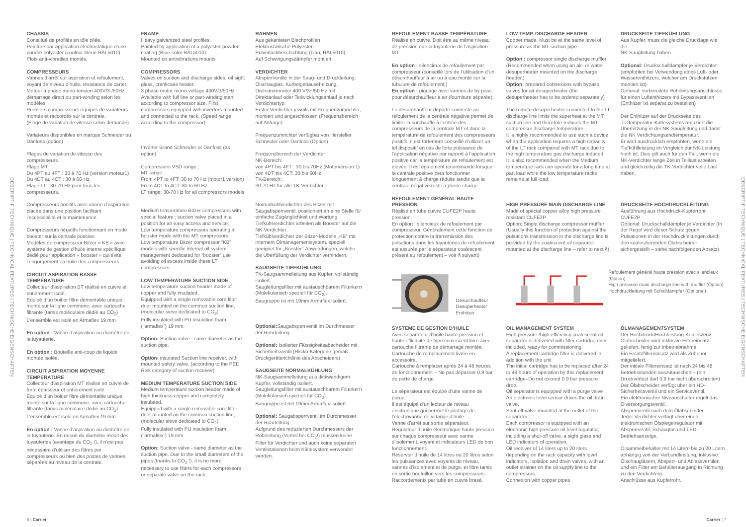DESCRIPTIF TECHNIQUE | TECHNICAL FEATURES | TECHNISCHE EIGENSCHAFTEN
CHASSIS
Constitué de profilés en tôle pliée.
Peinture par application électrostatique d’une poudre polyester (couleur bleue RAL5010).
Plots anti-vibratiles montés.
COMPRESSEURS
Vannes d’arrêt sur aspiration et refoulement, voyant de niveau d’huile, résistance de carter.
Moteur triphasé mono-tension 400V/3-/50Hz démarrage direct ou part-winding selon les modèles.
Premiers compresseurs équipés de variateurs montés et raccordés sur la centrale.
(Plage de variation de vitesse selon demande)
Variateurs disponibles en marque Schneider ou Danfoss (option)
Plages de variation de vitesse des compresseurs
Plage MT :
Du 4PT au 4FT : 30 à 70 Hz (version moteur1)
Du 4DT au 4CT : 30 à 60 Hz
Plage LT : 30-70 Hz pour tous les compresseurs.
Compresseurs positifs avec vanne d’aspiration placée dans une position facilitant l’accessibilité et la maintenance.
Compresseurs négatifs fonctionnant en mode booster sur la centrale positive.
Modèles de compresseur Bitzer « KB » avec système de gestion d’huile interne spécifique dédié pour application « booster » qui évite l’engorgement en huile des compresseurs.
CIRCUIT ASPIRATION BASSE TEMPÉRATURE
Collecteur d’aspiration BT réalisé en cuivre et entièrement isolé.
Equipé d’un boitier filtre démontable unique monté sur la ligne commune, avec cartouche filtrante (tamis moléculaire dédié au CO<sub>2</sub>)
L’ensemble est isolé en Armaflex 19 mm.
En option : Vanne d’aspiration au diamètre de la tuyauterie.
En option : Bouteille anti-coup de liquide montée isolée.
CIRCUIT ASPIRATION MOYENNE TEMPERATURE
Collecteur d’aspiration MT réalisé en cuivre de forte épaisseur et entièrement isolé
Equipé d’un boitier filtre démontable unique monté sur la ligne commune, avec cartouche filtrante (tamis moléculaire dédié au CO<sub>2</sub>)
L’ensemble est isolé en Armaflex 19 mm.
En option : Vanne d’aspiration au diamètre de la tuyauterie. En raison du diamètre réduit des tuyauteries (avantage du CO<sub>2</sub> !), il n’est pas nécessaire d’utiliser des filtres par compresseurs ou bien des postes de vannes séparées au niveau de la centrale.
FRAME
Heavy galvanized steel profiles.
Painted by application of a polyester powder coating (Blue color RAL5010)
Mounted on antivibrations mounts
COMPRESSORS
Valves on suction and discharge sides, oil sight glass, crankcase heater.
3 phase motor mono-voltage 400V/3/50Hz Available with full line or part-winding start according to compressor size. First compressors equipped with inverters mounted and connected to the rack. (Speed range according to the compressor)
Inverter Brand Schneider or Danfoss (as option)
Compressors VSD range :
MT range:
From 4PT to 4FT: 30 to 70 Hz (motor1 version)
From 4DT to 4CT: 30 to 60 Hz
LT range: 30-70 Hz for all compressors models
Medium temperature Bitzer compressors with special feature : suction valve placed in a position for an easy access and service.
Low temperature compressors operating in booster mode with the MT compressors.
Low temperature Bitzer compressor “KB” models with specific internal oil system management dedicated for “booster” use avoiding oil excess inside these LT compressors
LOW TEMPERATURE SUCTION SIDE
Low temperature suction header made of copper and fully insulated.
Equipped with a single removable core filter drier mounted on the common suction line, (molecular sieve dedicated to CO<sub>2</sub>)
Fully insulated with PU insulation foam (“armaflex”) 19 mm.
Option: Suction valve - same diameter as the suction pipe.
Option: insulated Suction line receiver, with mounted safety valve. (according to the PED Risk category of suction receiver)
MEDIUM TEMPERATURE SUCTION SIDE
Medium temperature suction header made of high thickness copper and completely insulated.
Equipped with a single removable core filter drier mounted on the common suction line, (molecular sieve dedicated to CO<sub>2</sub>)
Fully insulated with PU insulation foam (“armaflex”) 19 mm.
Option: Suction valve - same diameter as the suction pipe. Due to the small diameters of the pipes (thanks to CO<sub>2</sub> !), it is no more necessary to use filters for each compressors or separate valve on the rack
RAHMEN
Aus gekanteten Blechprofilen
Elektrostatische Polyester-Pulverlackbeschichtung (blau, RAL5010)
Auf Schwingungsdämpfer montiert
VERDICHTER
Absperrventile in der Saug- und Druckleitung,
Ölschauglas, Kurbelgehäuseheizung.
Drehstrommotor 400 V/3~/50 Hz mit Direktanlauf oder Teilwicklungsanlauf je nach Verdichtertyp.
Erster Verdichter jeweils mit Frequenzumrichter, montiert und angeschlossen (Frequenzbereich auf Anfrage)
Frequenzumrichter verfügbar von Hersteller Schneider oder Danfoss (Option)
Frequenzbereich der Verdichter
NK-Bereich:
von 4PT bis 4FT : 30 bis 70Hz (Motorversion 1)
von 4DT bis 4CT: 30 bis 60Hz
TK-Bereich:
30-70 Hz für alle TK-Verdichter
Normalkühlverdichter des Bitzer mit Saugabsperrventil, positioniert an eine Stelle für einfache Zugänglichkeit und Wartung.
Tiefkühlverdichter arbeiten als Booster auf die NK-Verdichter.
Tiefkühlverdichter der Bitzer-Modelle „KB“ mit internem Ölmanagementsystem, speziell geeignet für „Booster“-Anwendungen, welche die Überfüllung der Verdichter verhindern.
SAUGSEITE TIEFKÜHLUNG
TK-Saugsammelleitung aus Kupfer, vollständig isoliert.
Saugleitungsfilter mit austauschbarem Filterkern (Molekularsieb speziell für CO<sub>2</sub>).
Baugruppe ist mit 19mm Armaflex isoliert.
Optional: Saugabsperrventil im Durchmesser der Rohrleitung
Optional: Isolierter Flüssigkeitsabscheider mit Sicherheitsventil (Risiko-Kategorie gemäß Druckgeräterichtlinie des Abscheiders)
SAUGSEITE NORMALKÜHLUNG
NK-Saugsammelleitung aus dickwandigem Kupfer, vollständig isoliert.
Saugleitungsfilter mit austauschbarem Filterkern (Molekularsieb speziell für CO<sub>2</sub>).
Baugruppe ist mit 19mm Armaflex isoliert.
Optional: Saugabsperrventil im Durchmesser der Rohrleitung
Aufgrund des reduzierten Durchmessers der Rohrleitung (Vorteil bei CO<sub>2</sub>!) müssen keine Filter für Verdichter und auch keine separaten Ventilstationen beim Kältesystem verwendet werden.
REFOULEMENT BASSE TEMPÉRATURE
Réalisé en cuivre. Doit être au même niveau de pression que la tuyauterie de l’aspiration MT
En option : silencieux de refoulement par compresseur (conseillé lors de l’utilisation d’un désurchauffeur à air ou à eau monté sur la tubulure de refoulement.)
En option : piquage avec vannes de by pass pour désurchauffeur à air (fourniture séparée).
Le désurchauffeur déporté connecté au refoulement de la centrale négative permet de limiter la surchauffe à l’entrée des compresseurs de la centrale MT et donc la température de refoulement des compresseurs positifs. Il est fortement conseillé d’utiliser un tel dispositif en cas de forte puissance de l’application négative par rapport à l’application positive car la température de refoulement est élevée. Il est également recommandé lorsque la centrale positive peut fonctionner longuement à charge réduite tandis que la centrale négative reste à pleine charge.
LOW TEMP. DISCHARGE HEADER
Copper made. Must be at the same level of pressure as the MT suction pipe
Option : compressor single discharge muffler (Recommended when using an air- or water desuperheater mounted on the discharge header.)
Option: prepared connexions with bypass valves for air desuperheater (the desuperheater has to be ordered separately)
The remote desuperheater connected to the LT discharge line limits the superheat at the MT suction line and therefore reduces the MT compressor discharge temperature.
It is highly recommended to use such a device when the application requires a high capacity of the LT rack compared with MT rack due to the high temperature gas discharge induced.
It is also recommended when the Medium temperature rack can operate for a long time at part load while the low temperature racks remains at full load.
DRUCKSEITE TIEFKÜHLUNG
Aus Kupfer, muss die gleiche Drucklage wie die
NK-Saugleitung haben.
Optional: Druckschalldämpfer je Verdichter (empfohlen bei Verwendung eines Luft- oder Wasserenthitzers, welcher am Druckstutzen montiert ist)
Optional: vorbereitete Rohrleitungsanschlüsse für einen Luftenthitzers mit Bypassventilen (Enthitzer ist separat zu bestellen)
Der Enthitzer auf der Druckseite des Tieftemperatur-Kältesystems reduziert die Überhitzung in der NK-Saugleitung und damit die NK Verdichtungsendtemperatur.
Er wird ausdrücklich empfohlen, wenn die Tiefkühlleistung im Vergleich zur NK-Leistung hoch ist. Dies gilt auch für den Fall, wenn die NK-Verdichter lange Zeit in Teillast arbeiten und gleichzeitig die TK-Verdichter volle Last haben.
REFOULEMENT GÉNÉRAL HAUTE PRESSION
Réalisé en tube cuivre CUFE2P haute pression.
En option : silencieux de refoulement par compresseur. Généralement cette fonction de protection contre la transmission des pulsations dans les tuyauteries de refoulement est assurée par le séparateur coalescent présent au refoulement – voir § suivant)
HIGH PRESSURE MAIN DISCHARGE LINE
Made of special copper alloy high pressure resistant CUFE2P
Option: Single discharge compressor muffler
(Usually this function of protection against the pulsations transmission in the discharge line is provided by the coalescent oil separator mounted at the discharge line – refer to next §)
DRUCKSEITE HOCHDRUCKLEITUNG
Ausführung aus Hochdruck-Kupferrohr CUFE2P
Optional: Druckschalldämpfer je Verdichter (In der Regel wird dieser Schutz gegen Pulsationen in der Hochdruckleitungen durch den koaleszierenden Ölabscheider sichergestellt – siehe nachfolgenden Absatz)
Désurchauffeur
Desuperheater
Enthitzer
Refoulement général haute pression avec silencieux (Option)
High pressure main discharge line with muffler (Option)
Hochdruckleitung mit Schalldämpfer (Optional)
SYSTEME DE GESTION D’HUILE
Avec séparateur d’huile haute pression et haute efficacité de type coalescent livré avec cartouche filtrante de démarrage montée.
Cartouche de remplacement livrée en accessoire.
Cartouche à remplacer après 24 à 48 heures de fonctionnement – Ne pas dépasser 0.9 bar de perte de charge.
Le séparateur est équipé d’une vanne de purge.
Il est équipé d’un lecteur de niveau électronique qui permet le pilotage de l’électrovanne de vidange d’huile.
Vanne d’arrêt sur sortie séparateur.
Régulateur d’huile électronique haute pression sur chaque compresseur avec vanne d’isolement, voyant et indicateurs LED de bon fonctionnement.
Réservoir d’huile de 14 litres ou 20 litres selon les puissances avec voyants de niveau, vannes d’isolement et de purge, et filtre tamis en sortie bouteillon vers les compresseurs.
Raccordements par tube en cuivre brasé.
OIL MANAGEMENT SYSTEM
High pressure /high efficiency coalescent oil separator is delivered with filter cartridge drier included, ready for commissioning.
A replacement cartridge filter is delivered in addition with the unit
The initial cartridge has to be replaced after 24 to 48 hours of operation by this replacement cartridge–Do not exceed 0.9 bar pressure drop.
Oil separator is equipped with a purge valve
An electronic level sensor drives the oil drain valve.
Shut off valve mounted at the outlet of the separator.
Each compressor is equipped with an electronic high pressure oil level regulator, including a shut-off valve, a sight glass and LED indicators of operation.
Oil receiver of 14 liters up to 20 liters depending on the rack capacity with level indicators, isolation and drain valves, with an outlet strainer on the oil supply line to the compressors.
Connexion with copper pipes
ÖLMANAGEMENTSYSTEM
Der Hochdruck/Hochleistung-Koaleszenz-Ölabscheider wird inklusive Filtereinsatz geliefert, fertig zur Inbetriebnahme.
Ein Ersatzfiltereinsatz wird als Zubehör mitgeliefert.
Der initiale Filtereinsatz ist nach 24 bis 48 Betriebsstunden auszutauschen – (ein Druckverlust darf 0,9 bar nicht überschreiten)
Der Ölabscheider verfügt über ein HD-Sicherheitsventil und ein Serviceventil.
Ein elektronischer Niveauschalter regelt das Ölversorgungsventil.
Absperrventil nach dem Ölabscheider.
Jeder Verdichter verfügt über einen elektronischen Ölspiegelregulator mit Absperrventil, Schauglas und LED-Betriebsanzeige.
Ölsammelbehälter mit 14 Litern bis zu 20 Litern abhängig von der Verbundleistung, inklusive Ölschaugläsern, Absperr- und Ablassventilen und ein Filter am Behälterausgang in Richtung zu den Verdichtern.
Anschlüsse aus Kupferrohr.
DESCRIPTIF TECHNIQUE | TECHNICAL FEATURES | TECHNISCHE EIGENSCHAFTEN
6 | Carrier Carrier | 7